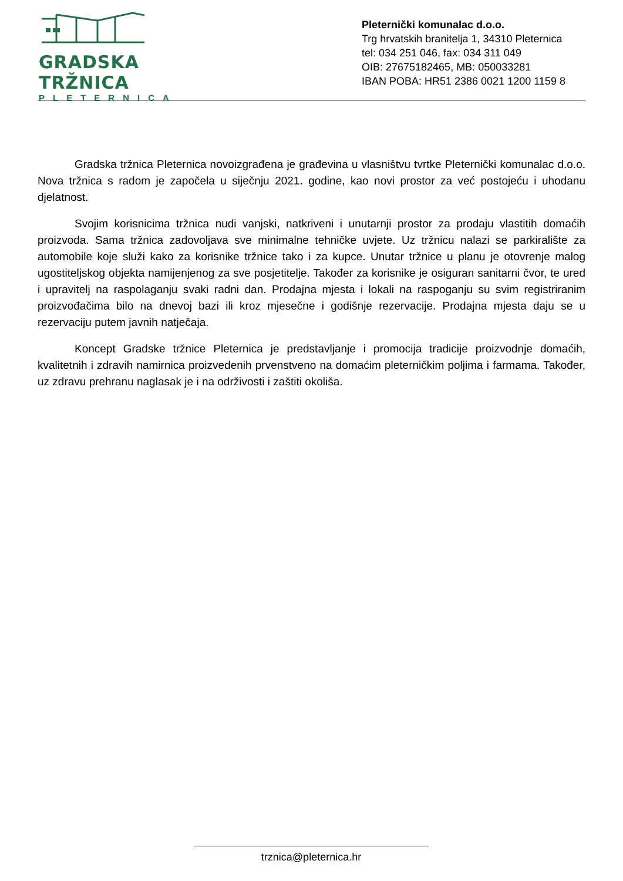GRADSKA TRŽNICA
PLETERNICA
Pleternički komunalac d.o.o.
Trg hrvatskih branitelja 1, 34310 Pleternica
tel: 034 251 046, fax: 034 311 049
OIB: 27675182465, MB: 050033281
IBAN POBA: HR51 2386 0021 1200 1159 8
Gradska tržnica Pleternica novoizgrađena je građevina u vlasništvu tvrtke Pleternički komunalac d.o.o. Nova tržnica s radom je započela u siječnju 2021. godine, kao novi prostor za već postojeću i uhodanu djelatnost.
Svojim korisnicima tržnica nudi vanjski, natkriveni i unutarnji prostor za prodaju vlastitih domaćih proizvoda. Sama tržnica zadovoljava sve minimalne tehničke uvjete. Uz tržnicu nalazi se parkiralište za automobile koje služi kako za korisnike tržnice tako i za kupce. Unutar tržnice u planu je otovrenje malog ugostiteljskog objekta namijenjenog za sve posjetitelje. Također za korisnike je osiguran sanitarni čvor, te ured i upravitelj na raspolaganju svaki radni dan. Prodajna mjesta i lokali na raspoganju su svim registriranim proizvođačima bilo na dnevoj bazi ili kroz mjesečne i godišnje rezervacije. Prodajna mjesta daju se u rezervaciju putem javnih natječaja.
Koncept Gradske tržnice Pleternica je predstavljanje i promocija tradicije proizvodnje domaćih, kvalitetnih i zdravih namirnica proizvedenih prvenstveno na domaćim pleterničkim poljima i farmama. Također, uz zdravu prehranu naglasak je i na održivosti i zaštiti okoliša.
trznica@pleternica.hr